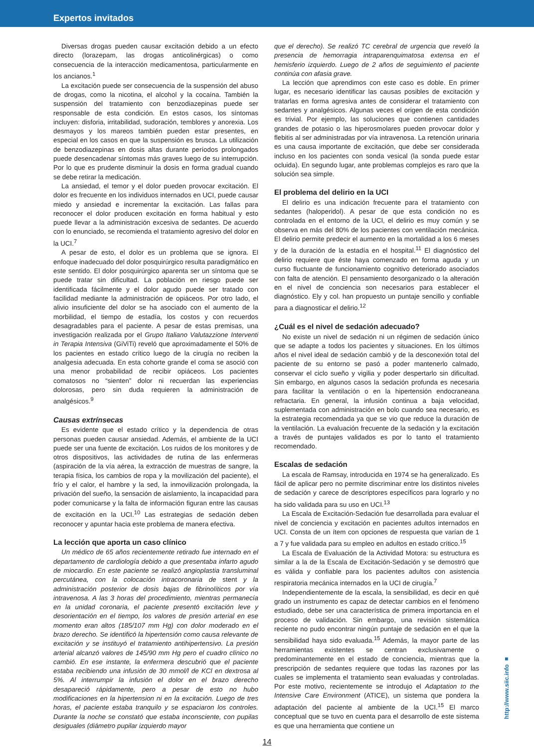Expertos invitados
Diversas drogas pueden causar excitación debido a un efecto directo (lorazepam, las drogas anticolinérgicas) o como consecuencia de la interacción medicamentosa, particularmente en los ancianos.<sup>1</sup>
La excitación puede ser consecuencia de la suspensión del abuso de drogas, como la nicotina, el alcohol y la cocaína. También la suspensión del tratamiento con benzodiazepinas puede ser responsable de esta condición. En estos casos, los síntomas incluyen: disforia, irritabilidad, sudoración, temblores y anorexia. Los desmayos y los mareos también pueden estar presentes, en especial en los casos en que la suspensión es brusca. La utilización de benzodiazepinas en dosis altas durante períodos prolongados puede desencadenar síntomas más graves luego de su interrupción. Por lo que es prudente disminuir la dosis en forma gradual cuando se debe retirar la medicación.
La ansiedad, el temor y el dolor pueden provocar excitación. El dolor es frecuente en los individuos internados en UCI, puede causar miedo y ansiedad e incrementar la excitación. Las fallas para reconocer el dolor producen excitación en forma habitual y esto puede llevar a la administración excesiva de sedantes. De acuerdo con lo enunciado, se recomienda el tratamiento agresivo del dolor en la UCI.<sup>7</sup>
A pesar de esto, el dolor es un problema que se ignora. El enfoque inadecuado del dolor posquirúrgico resulta paradigmático en este sentido. El dolor posquirúrgico aparenta ser un síntoma que se puede tratar sin dificultad. La población en riesgo puede ser identificada fácilmente y el dolor agudo puede ser tratado con facilidad mediante la administración de opiáceos. Por otro lado, el alivio insuficiente del dolor se ha asociado con el aumento de la morbilidad, el tiempo de estadía, los costos y con recuerdos desagradables para el paciente. A pesar de estas premisas, una investigación realizada por el Grupo Italiano Valutazzione Interventi in Terapia Intensiva (GiViTi) reveló que aproximadamente el 50% de los pacientes en estado crítico luego de la cirugía no reciben la analgesia adecuada. En esta cohorte grande el coma se asoció con una menor probabilidad de recibir opiáceos. Los pacientes comatosos no “sienten” dolor ni recuerdan las experiencias dolorosas, pero sin duda requieren la administración de analgésicos.<sup>9</sup>
Causas extrínsecas
Es evidente que el estado crítico y la dependencia de otras personas pueden causar ansiedad. Además, el ambiente de la UCI puede ser una fuente de excitación. Los ruidos de los monitores y de otros dispositivos, las actividades de rutina de las enfermeras (aspiración de la vía aérea, la extracción de muestras de sangre, la terapia física, los cambios de ropa y la movilización del paciente), el frío y el calor, el hambre y la sed, la inmovilización prolongada, la privación del sueño, la sensación de aislamiento, la incapacidad para poder comunicarse y la falta de información figuran entre las causas de excitación en la UCI.<sup>10</sup> Las estrategias de sedación deben reconocer y apuntar hacia este problema de manera efectiva.
La lección que aporta un caso clínico
Un médico de 65 años recientemente retirado fue internado en el departamento de cardiología debido a que presentaba infarto agudo de miocardio. En este paciente se realizó angioplastia transluminal percutánea, con la colocación intracoronaria de stent y la administración posterior de dosis bajas de fibrinolíticos por vía intravenosa. A las 3 horas del procedimiento, mientras permanecía en la unidad coronaria, el paciente presentó excitación leve y desorientación en el tiempo, los valores de presión arterial en ese momento eran altos (185/107 mm Hg) con dolor moderado en el brazo derecho. Se identificó la hipertensión como causa relevante de excitación y se instituyó el tratamiento antihipertensivo. La presión arterial alcanzó valores de 145/90 mm Hg pero el cuadro clínico no cambió. En ese instante, la enfermera descubrió que el paciente estaba recibiendo una infusión de 30 mmol/l de KCl en dextrosa al 5%. Al interrumpir la infusión el dolor en el brazo derecho desapareció rápidamente, pero a pesar de esto no hubo modificaciones en la hipertension ni en la excitación. Luego de tres horas, el paciente estaba tranquilo y se espaciaron los controles. Durante la noche se constató que estaba inconsciente, con pupilas desiguales (diámetro pupilar izquierdo mayor
que el derecho). Se realizó TC cerebral de urgencia que reveló la presencia de hemorragia intraparenquimatosa extensa en el hemisferio izquierdo. Luego de 2 años de seguimiento el paciente continúa con afasia grave.
La lección que aprendimos con este caso es doble. En primer lugar, es necesario identificar las causas posibles de excitación y tratarlas en forma agresiva antes de considerar el tratamiento con sedantes y analgésicos. Algunas veces el origen de esta condición es trivial. Por ejemplo, las soluciones que contienen cantidades grandes de potasio o las hiperosmolares pueden provocar dolor y flebitis al ser administradas por vía intravenosa. La retención urinaria es una causa importante de excitación, que debe ser considerada incluso en los pacientes con sonda vesical (la sonda puede estar ocluida). En segundo lugar, ante problemas complejos es raro que la solución sea simple.
El problema del delirio en la UCI
El delirio es una indicación frecuente para el tratamiento con sedantes (haloperidol). A pesar de que esta condición no es controlada en el entorno de la UCI, el delirio es muy común y se observa en más del 80% de los pacientes con ventilación mecánica. El delirio permite predecir el aumento en la mortalidad a los 6 meses y de la duración de la estadía en el hospital.<sup>11</sup> El diagnóstico del delirio requiere que éste haya comenzado en forma aguda y un curso fluctuante de funcionamiento cognitivo deteriorado asociados con falta de atención. El pensamiento desorganizado o la alteración en el nivel de conciencia son necesarios para establecer el diagnóstico. Ely y col. han propuesto un puntaje sencillo y confiable para a diagnosticar el delirio.<sup>12</sup>
¿Cuál es el nivel de sedación adecuado?
No existe un nivel de sedación ni un régimen de sedación único que se adapte a todos los pacientes y situaciones. En los últimos años el nivel ideal de sedación cambió y de la desconexión total del paciente de su entorno se pasó a poder mantenerlo calmado, conservar el ciclo sueño y vigilia y poder despertarlo sin dificultad. Sin embargo, en algunos casos la sedación profunda es necesaria para facilitar la ventilación o en la hipertensión endocraneana refractaria. En general, la infusión continua a baja velocidad, suplementada con administración en bolo cuando sea necesario, es la estrategia recomendada ya que se vio que reduce la duración de la ventilación. La evaluación frecuente de la sedación y la excitación a través de puntajes validados es por lo tanto el tratamiento recomendado.
Escalas de sedación
La escala de Ramsay, introducida en 1974 se ha generalizado. Es fácil de aplicar pero no permite discriminar entre los distintos niveles de sedación y carece de descriptores específicos para lograrlo y no ha sido validada para su uso en UCI.<sup>13</sup>
La Escala de Excitación-Sedación fue desarrollada para evaluar el nivel de conciencia y excitación en pacientes adultos internados en UCI. Consta de un ítem con opciones de respuesta que varían de 1 a 7 y fue validada para su empleo en adultos en estado crítico.<sup>15</sup>
La Escala de Evaluación de la Actividad Motora: su estructura es similar a la de la Escala de Excitación-Sedación y se demostró que es válida y confiable para los pacientes adultos con asistencia respiratoria mecánica internados en la UCI de cirugía.<sup>7</sup>
Independientemente de la escala, la sensibilidad, es decir en qué grado un instrumento es capaz de detectar cambios en el fenómeno estudiado, debe ser una característica de primera importancia en el proceso de validación. Sin embargo, una revisión sistemática reciente no pudo encontrar ningún puntaje de sedación en el que la sensibilidad haya sido evaluada.<sup>15</sup> Además, la mayor parte de las herramientas existentes se centran exclusivamente o predominantemente en el estado de conciencia, mientras que la prescripción de sedantes requiere que todas las razones por las cuales se implementa el tratamiento sean evaluadas y controladas. Por este motivo, recientemente se introdujo el Adaptation to the Intensive Care Environment (ATICE), un sistema que pondera la adaptación del paciente al ambiente de la UCI.<sup>15</sup> El marco conceptual que se tuvo en cuenta para el desarrollo de este sistema es que una herramienta que contiene un
14
http://www.siic.info ■